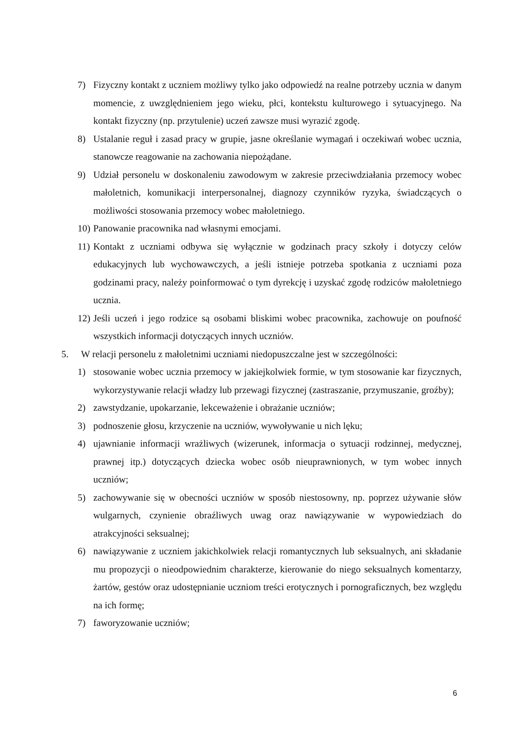7) Fizyczny kontakt z uczniem możliwy tylko jako odpowiedź na realne potrzeby ucznia w danym momencie, z uwzględnieniem jego wieku, płci, kontekstu kulturowego i sytuacyjnego. Na kontakt fizyczny (np. przytulenie) uczeń zawsze musi wyrazić zgodę.
8) Ustalanie reguł i zasad pracy w grupie, jasne określanie wymagań i oczekiwań wobec ucznia, stanowcze reagowanie na zachowania niepożądane.
9) Udział personelu w doskonaleniu zawodowym w zakresie przeciwdziałania przemocy wobec małoletnich, komunikacji interpersonalnej, diagnozy czynników ryzyka, świadczących o możliwości stosowania przemocy wobec małoletniego.
10) Panowanie pracownika nad własnymi emocjami.
11) Kontakt z uczniami odbywa się wyłącznie w godzinach pracy szkoły i dotyczy celów edukacyjnych lub wychowawczych, a jeśli istnieje potrzeba spotkania z uczniami poza godzinami pracy, należy poinformować o tym dyrekcję i uzyskać zgodę rodziców małoletniego ucznia.
12) Jeśli uczeń i jego rodzice są osobami bliskimi wobec pracownika, zachowuje on poufność wszystkich informacji dotyczących innych uczniów.
5. W relacji personelu z małoletnimi uczniami niedopuszczalne jest w szczególności:
1) stosowanie wobec ucznia przemocy w jakiejkolwiek formie, w tym stosowanie kar fizycznych, wykorzystywanie relacji władzy lub przewagi fizycznej (zastraszanie, przymuszanie, groźby);
2) zawstydzanie, upokarzanie, lekceważenie i obrażanie uczniów;
3) podnoszenie głosu, krzyczenie na uczniów, wywoływanie u nich lęku;
4) ujawnianie informacji wrażliwych (wizerunek, informacja o sytuacji rodzinnej, medycznej, prawnej itp.) dotyczących dziecka wobec osób nieuprawnionych, w tym wobec innych uczniów;
5) zachowywanie się w obecności uczniów w sposób niestosowny, np. poprzez używanie słów wulgarnych, czynienie obraźliwych uwag oraz nawiązywanie w wypowiedziach do atrakcyjności seksualnej;
6) nawiązywanie z uczniem jakichkolwiek relacji romantycznych lub seksualnych, ani składanie mu propozycji o nieodpowiednim charakterze, kierowanie do niego seksualnych komentarzy, żartów, gestów oraz udostępnianie uczniom treści erotycznych i pornograficznych, bez względu na ich formę;
7) faworyzowanie uczniów;
6